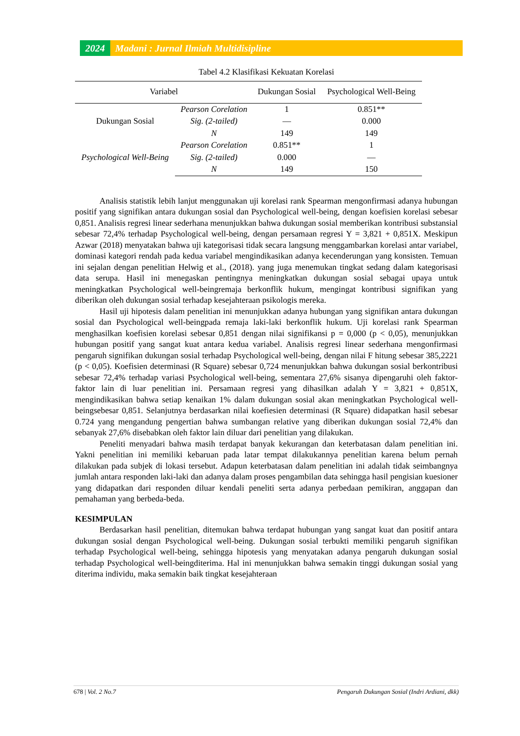2024 Madani : Jurnal Ilmiah Multidisipline
Tabel 4.2 Klasifikasi Kekuatan Korelasi
| Variabel | | Dukungan Sosial | Psychological Well-Being |
| --- | --- | --- | --- |
| Dukungan Sosial | Pearson Corelation | 1 | 0.851** |
| | Sig. (2-tailed) | — | 0.000 |
| | N | 149 | 149 |
| Psychological Well-Being | Pearson Corelation | 0.851** | 1 |
| | Sig. (2-tailed) | 0.000 | — |
| | N | 149 | 150 |
Analisis statistik lebih lanjut menggunakan uji korelasi rank Spearman mengonfirmasi adanya hubungan positif yang signifikan antara dukungan sosial dan Psychological well-being, dengan koefisien korelasi sebesar 0,851. Analisis regresi linear sederhana menunjukkan bahwa dukungan sosial memberikan kontribusi substansial sebesar 72,4% terhadap Psychological well-being, dengan persamaan regresi Y = 3,821 + 0,851X. Meskipun Azwar (2018) menyatakan bahwa uji kategorisasi tidak secara langsung menggambarkan korelasi antar variabel, dominasi kategori rendah pada kedua variabel mengindikasikan adanya kecenderungan yang konsisten. Temuan ini sejalan dengan penelitian Helwig et al., (2018). yang juga menemukan tingkat sedang dalam kategorisasi data serupa. Hasil ini menegaskan pentingnya meningkatkan dukungan sosial sebagai upaya untuk meningkatkan Psychological well-beingremaja berkonflik hukum, mengingat kontribusi signifikan yang diberikan oleh dukungan sosial terhadap kesejahteraan psikologis mereka.
Hasil uji hipotesis dalam penelitian ini menunjukkan adanya hubungan yang signifikan antara dukungan sosial dan Psychological well-beingpada remaja laki-laki berkonflik hukum. Uji korelasi rank Spearman menghasilkan koefisien korelasi sebesar 0,851 dengan nilai signifikansi p = 0,000 (p < 0,05), menunjukkan hubungan positif yang sangat kuat antara kedua variabel. Analisis regresi linear sederhana mengonfirmasi pengaruh signifikan dukungan sosial terhadap Psychological well-being, dengan nilai F hitung sebesar 385,2221 (p < 0,05). Koefisien determinasi (R Square) sebesar 0,724 menunjukkan bahwa dukungan sosial berkontribusi sebesar 72,4% terhadap variasi Psychological well-being, sementara 27,6% sisanya dipengaruhi oleh faktor-faktor lain di luar penelitian ini. Persamaan regresi yang dihasilkan adalah Y = 3,821 + 0,851X, mengindikasikan bahwa setiap kenaikan 1% dalam dukungan sosial akan meningkatkan Psychological well-beingsebesar 0,851. Selanjutnya berdasarkan nilai koefiesien determinasi (R Square) didapatkan hasil sebesar 0.724 yang mengandung pengertian bahwa sumbangan relative yang diberikan dukungan sosial 72,4% dan sebanyak 27,6% disebabkan oleh faktor lain diluar dari penelitian yang dilakukan.
Peneliti menyadari bahwa masih terdapat banyak kekurangan dan keterbatasan dalam penelitian ini. Yakni penelitian ini memiliki kebaruan pada latar tempat dilakukannya penelitian karena belum pernah dilakukan pada subjek di lokasi tersebut. Adapun keterbatasan dalam penelitian ini adalah tidak seimbangnya jumlah antara responden laki-laki dan adanya dalam proses pengambilan data sehingga hasil pengisian kuesioner yang didapatkan dari responden diluar kendali peneliti serta adanya perbedaan pemikiran, anggapan dan pemahaman yang berbeda-beda.
KESIMPULAN
Berdasarkan hasil penelitian, ditemukan bahwa terdapat hubungan yang sangat kuat dan positif antara dukungan sosial dengan Psychological well-being. Dukungan sosial terbukti memiliki pengaruh signifikan terhadap Psychological well-being, sehingga hipotesis yang menyatakan adanya pengaruh dukungan sosial terhadap Psychological well-beingditerima. Hal ini menunjukkan bahwa semakin tinggi dukungan sosial yang diterima individu, maka semakin baik tingkat kesejahteraan
678 | Vol. 2 No.7 Pengaruh Dukungan Sosial (Indri Ardiani, dkk)